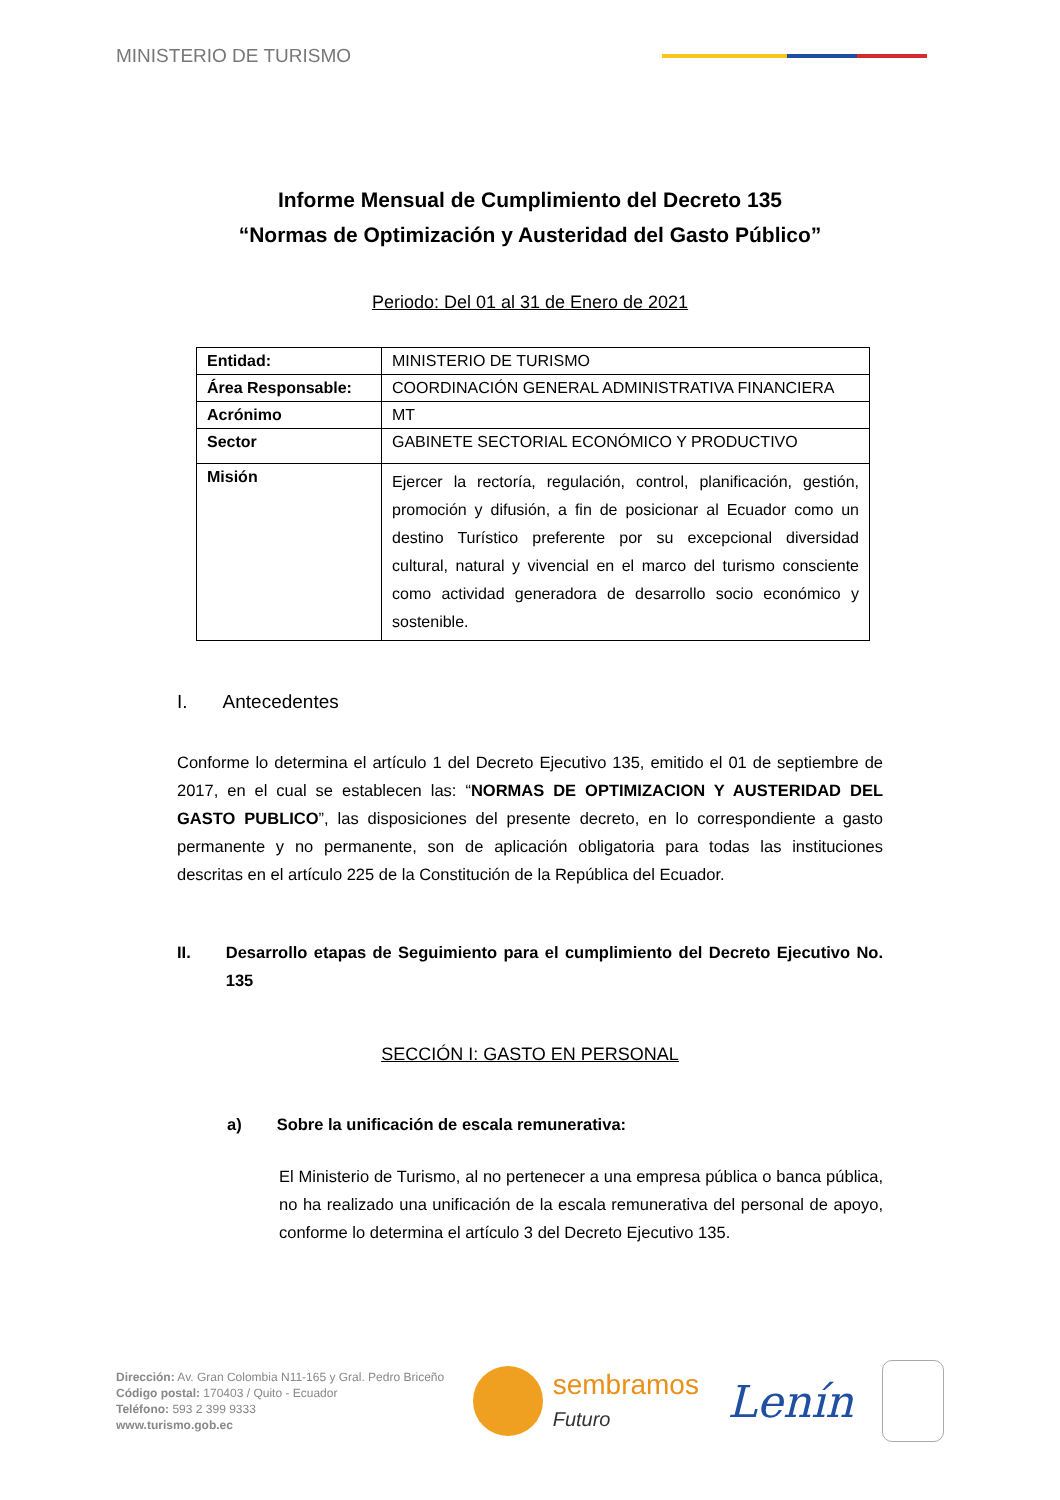MINISTERIO DE TURISMO
Informe Mensual de Cumplimiento del Decreto 135
“Normas de Optimización y Austeridad del Gasto Público”
Periodo: Del 01 al 31 de Enero de 2021
| Entidad: | MINISTERIO DE TURISMO |
| Área Responsable: | COORDINACIÓN GENERAL ADMINISTRATIVA FINANCIERA |
| Acrónimo | MT |
| Sector | GABINETE SECTORIAL ECONÓMICO Y PRODUCTIVO |
| Misión | Ejercer la rectoría, regulación, control, planificación, gestión, promoción y difusión, a fin de posicionar al Ecuador como un destino Turístico preferente por su excepcional diversidad cultural, natural y vivencial en el marco del turismo consciente como actividad generadora de desarrollo socio económico y sostenible. |
I. Antecedentes
Conforme lo determina el artículo 1 del Decreto Ejecutivo 135, emitido el 01 de septiembre de 2017, en el cual se establecen las: “NORMAS DE OPTIMIZACION Y AUSTERIDAD DEL GASTO PUBLICO”, las disposiciones del presente decreto, en lo correspondiente a gasto permanente y no permanente, son de aplicación obligatoria para todas las instituciones descritas en el artículo 225 de la Constitución de la República del Ecuador.
II. Desarrollo etapas de Seguimiento para el cumplimiento del Decreto Ejecutivo No. 135
SECCIÓN I: GASTO EN PERSONAL
a) Sobre la unificación de escala remunerativa:
El Ministerio de Turismo, al no pertenecer a una empresa pública o banca pública, no ha realizado una unificación de la escala remunerativa del personal de apoyo, conforme lo determina el artículo 3 del Decreto Ejecutivo 135.
Dirección: Av. Gran Colombia N11-165 y Gral. Pedro Briceño
Código postal: 170403 / Quito - Ecuador
Teléfono: 593 2 399 9333
www.turismo.gob.ec
sembramos
Futuro
Lenín